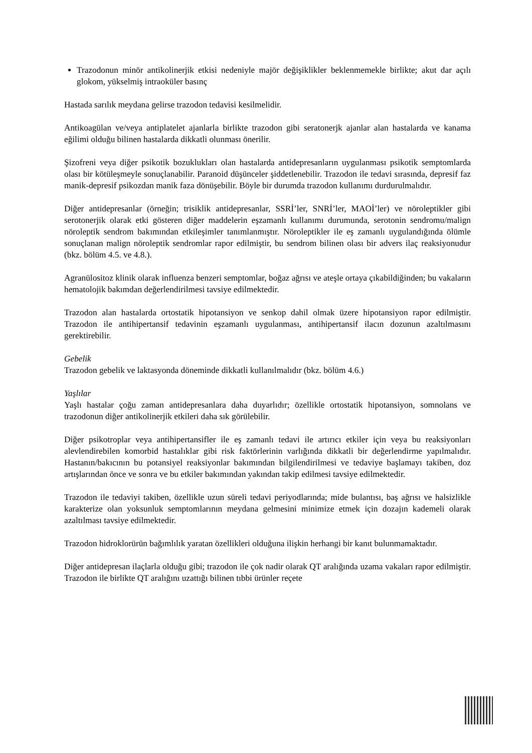Trazodonun minör antikolinerjik etkisi nedeniyle majör değişiklikler beklenmemekle birlikte; akut dar açılı glokom, yükselmiş intraoküler basınç
Hastada sarılık meydana gelirse trazodon tedavisi kesilmelidir.
Antikoagülan ve/veya antiplatelet ajanlarla birlikte trazodon gibi seratonerjk ajanlar alan hastalarda ve kanama eğilimi olduğu bilinen hastalarda dikkatli olunması önerilir.
Şizofreni veya diğer psikotik bozuklukları olan hastalarda antidepresanların uygulanması psikotik semptomlarda olası bir kötüleşmeyle sonuçlanabilir. Paranoid düşünceler şiddetlenebilir. Trazodon ile tedavi sırasında, depresif faz manik-depresif psikozdan manik faza dönüşebilir. Böyle bir durumda trazodon kullanımı durdurulmalıdır.
Diğer antidepresanlar (örneğin; trisiklik antidepresanlar, SSRİ’ler, SNRİ’ler, MAOİ’ler) ve nöroleptikler gibi serotonerjik olarak etki gösteren diğer maddelerin eşzamanlı kullanımı durumunda, serotonin sendromu/malign nöroleptik sendrom bakımından etkileşimler tanımlanmıştır. Nöroleptikler ile eş zamanlı uygulandığında ölümle sonuçlanan malign nöroleptik sendromlar rapor edilmiştir, bu sendrom bilinen olası bir advers ilaç reaksiyonudur (bkz. bölüm 4.5. ve 4.8.).
Agranülositoz klinik olarak influenza benzeri semptomlar, boğaz ağrısı ve ateşle ortaya çıkabildiğinden; bu vakaların hematolojik bakımdan değerlendirilmesi tavsiye edilmektedir.
Trazodon alan hastalarda ortostatik hipotansiyon ve senkop dahil olmak üzere hipotansiyon rapor edilmiştir. Trazodon ile antihipertansif tedavinin eşzamanlı uygulanması, antihipertansif ilacın dozunun azaltılmasını gerektirebilir.
Gebelik
Trazodon gebelik ve laktasyonda döneminde dikkatli kullanılmalıdır (bkz. bölüm 4.6.)
Yaşlılar
Yaşlı hastalar çoğu zaman antidepresanlara daha duyarlıdır; özellikle ortostatik hipotansiyon, somnolans ve trazodonun diğer antikolinerjik etkileri daha sık görülebilir.
Diğer psikotroplar veya antihipertansifler ile eş zamanlı tedavi ile artırıcı etkiler için veya bu reaksiyonları alevlendirebilen komorbid hastalıklar gibi risk faktörlerinin varlığında dikkatli bir değerlendirme yapılmalıdır. Hastanın/bakıcının bu potansiyel reaksiyonlar bakımından bilgilendirilmesi ve tedaviye başlamayı takiben, doz artışlarından önce ve sonra ve bu etkiler bakımından yakından takip edilmesi tavsiye edilmektedir.
Trazodon ile tedaviyi takiben, özellikle uzun süreli tedavi periyodlarında; mide bulantısı, baş ağrısı ve halsizlikle karakterize olan yoksunluk semptomlarının meydana gelmesini minimize etmek için dozajın kademeli olarak azaltılması tavsiye edilmektedir.
Trazodon hidroklorürün bağımlılık yaratan özellikleri olduğuna ilişkin herhangi bir kanıt bulunmamaktadır.
Diğer antidepresan ilaçlarla olduğu gibi; trazodon ile çok nadir olarak QT aralığında uzama vakaları rapor edilmiştir. Trazodon ile birlikte QT aralığını uzattığı bilinen tıbbi ürünler reçete